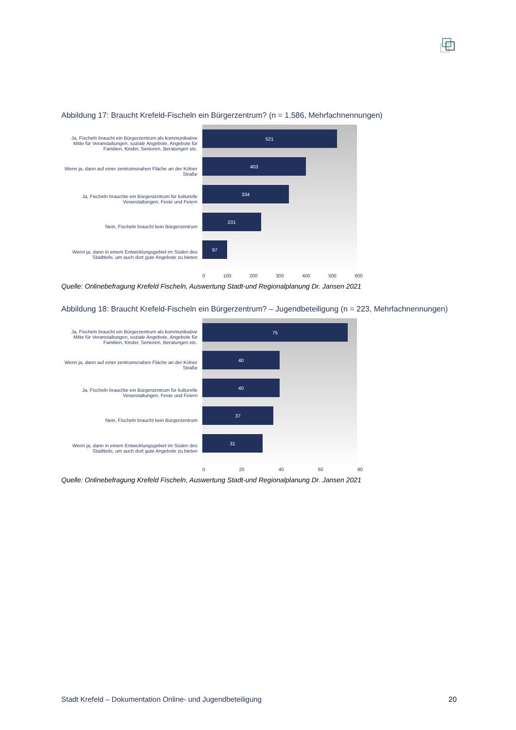Abbildung 17: Braucht Krefeld-Fischeln ein Bürgerzentrum? (n = 1.586, Mehrfachnennungen)
Ja, Fischeln braucht ein Bürgerzentrum als kommunikative Mitte für Veranstaltungen, soziale Angebote, Angebote für Familien, Kinder, Senioren, Beratungen etc.
Wenn ja, dann auf einer zentrumsnahen Fläche an der Kölner Straße
Ja, Fischeln brauchte ein Bürgerzentrum für kulturelle Veranstaltungen, Feste und Feiern
Nein, Fischeln braucht kein Bürgerzentrum
Wenn ja, dann in einem Entwicklungsgebiet im Süden des Stadtteils, um auch dort gute Angebote zu bieten
521
403
334
231
97
0 100 200 300 400 500 600
Quelle: Onlinebefragung Krefeld Fischeln, Auswertung Stadt-und Regionalplanung Dr. Jansen 2021
Abbildung 18: Braucht Krefeld-Fischeln ein Bürgerzentrum? – Jugendbeteiligung (n = 223, Mehrfachnennungen)
Ja, Fischeln braucht ein Bürgerzentrum als kommunikative Mitte für Veranstaltungen, soziale Angebote, Angebote für Familien, Kinder, Senioren, Beratungen etc.
Wenn ja, dann auf einer zentrumsnahen Fläche an der Kölner Straße
Ja, Fischeln brauchte ein Bürgerzentrum für kulturelle Veranstaltungen, Feste und Feiern
Nein, Fischeln braucht kein Bürgerzentrum
Wenn ja, dann in einem Entwicklungsgebiet im Süden des Stadtteils, um auch dort gute Angebote zu bieten
75
40
40
37
31
0 20 40 60 80
Quelle: Onlinebefragung Krefeld Fischeln, Auswertung Stadt-und Regionalplanung Dr. Jansen 2021
Stadt Krefeld – Dokumentation Online- und Jugendbeteiligung 20